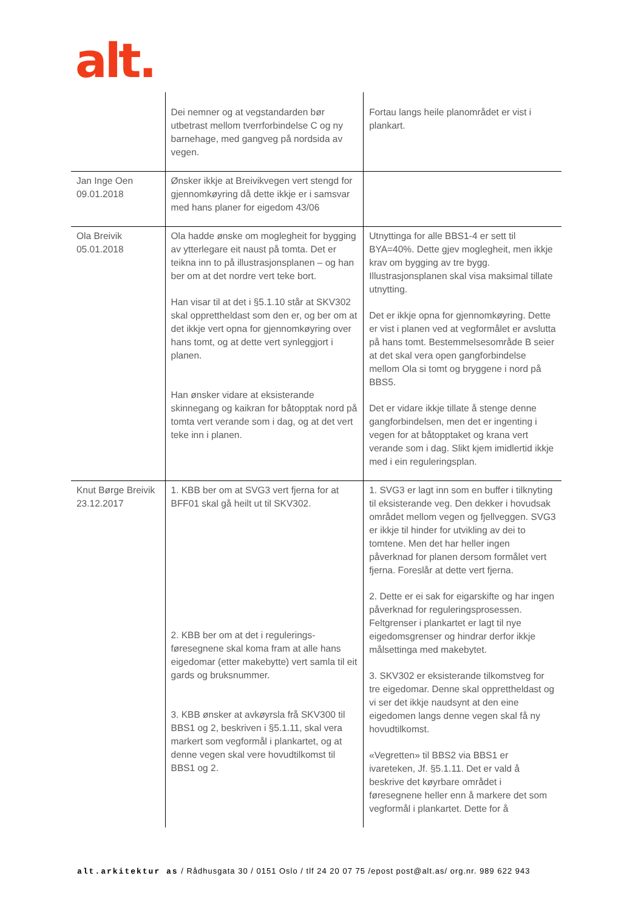alt.
| | Dei nemner og at vegstandarden bør utbetrast mellom tverrforbindelse C og ny barnehage, med gangveg på nordsida av vegen. | Fortau langs heile planområdet er vist i plankart. |
| Jan Inge Oen 09.01.2018 | Ønsker ikkje at Breivikvegen vert stengd for gjennomkøyring då dette ikkje er i samsvar med hans planer for eigedom 43/06 | |
| Ola Breivik 05.01.2018 | Ola hadde ønske om moglegheit for bygging av ytterlegare eit naust på tomta. Det er teikna inn to på illustrasjonsplanen – og han ber om at det nordre vert teke bort. Han visar til at det i §5.1.10 står at SKV302 skal opprettheldast som den er, og ber om at det ikkje vert opna for gjennomkøyring over hans tomt, og at dette vert synleggjort i planen. Han ønsker vidare at eksisterande skinnegang og kaikran for båtopptak nord på tomta vert verande som i dag, og at det vert teke inn i planen. | Utnyttinga for alle BBS1-4 er sett til BYA=40%. Dette gjev moglegheit, men ikkje krav om bygging av tre bygg. Illustrasjonsplanen skal visa maksimal tillate utnytting. Det er ikkje opna for gjennomkøyring. Dette er vist i planen ved at vegformålet er avslutta på hans tomt. Bestemmelsesområde B seier at det skal vera open gangforbindelse mellom Ola si tomt og bryggene i nord på BBS5. Det er vidare ikkje tillate å stenge denne gangforbindelsen, men det er ingenting i vegen for at båtopptaket og krana vert verande som i dag. Slikt kjem imidlertid ikkje med i ein reguleringsplan. |
| Knut Børge Breivik 23.12.2017 | 1. KBB ber om at SVG3 vert fjerna for at BFF01 skal gå heilt ut til SKV302. 2. KBB ber om at det i regulerings-føresegnene skal koma fram at alle hans eigedomar (etter makebytte) vert samla til eit gards og bruksnummer. 3. KBB ønsker at avkøyrsla frå SKV300 til BBS1 og 2, beskriven i §5.1.11, skal vera markert som vegformål i plankartet, og at denne vegen skal vere hovudtilkomst til BBS1 og 2. | 1. SVG3 er lagt inn som en buffer i tilknyting til eksisterande veg. Den dekker i hovudsak området mellom vegen og fjellveggen. SVG3 er ikkje til hinder for utvikling av dei to tomtene. Men det har heller ingen påverknad for planen dersom formålet vert fjerna. Foreslår at dette vert fjerna. 2. Dette er ei sak for eigarskifte og har ingen påverknad for reguleringsprosessen. Feltgrenser i plankartet er lagt til nye eigedomsgrenser og hindrar derfor ikkje målsettinga med makebytet. 3. SKV302 er eksisterande tilkomstveg for tre eigedomar. Denne skal opprettheldast og vi ser det ikkje naudsynt at den eine eigedomen langs denne vegen skal få ny hovudtilkomst. «Vegretten» til BBS2 via BBS1 er ivareteken, Jf. §5.1.11. Det er vald å beskrive det køyrbare området i føresegnene heller enn å markere det som vegformål i plankartet. Dette for å |
alt.arkitektur as / Rådhusgata 30 / 0151 Oslo / tlf 24 20 07 75 /epost post@alt.as/ org.nr. 989 622 943